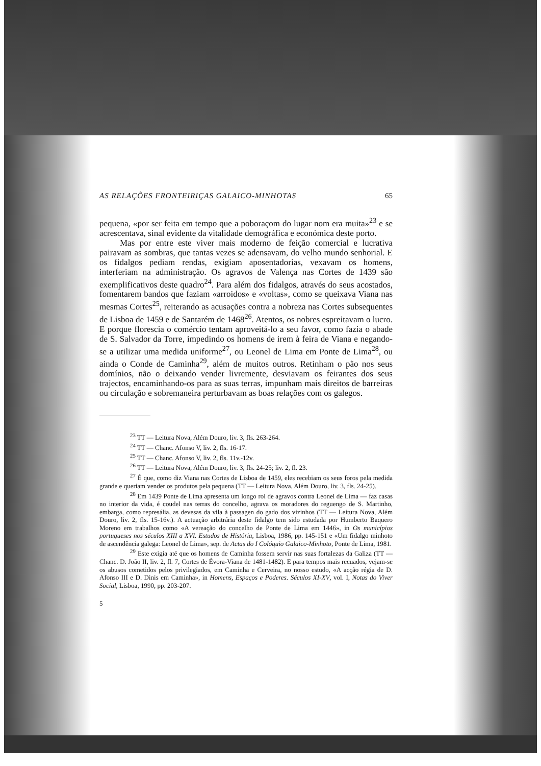AS RELAÇÕES FRONTEIRIÇAS GALAICO-MINHOTAS 65
pequena, «por ser feita em tempo que a poboraçom do lugar nom era muita»<sup>23</sup> e se acrescentava, sinal evidente da vitalidade demográfica e económica deste porto.
Mas por entre este viver mais moderno de feição comercial e lucrativa pairavam as sombras, que tantas vezes se adensavam, do velho mundo senhorial. E os fidalgos pediam rendas, exigiam aposentadorias, vexavam os homens, interferiam na administração. Os agravos de Valença nas Cortes de 1439 são exemplificativos deste quadro<sup>24</sup>. Para além dos fidalgos, através do seus acostados, fomentarem bandos que faziam «arroidos» e «voltas», como se queixava Viana nas mesmas Cortes<sup>25</sup>, reiterando as acusações contra a nobreza nas Cortes subsequentes de Lisboa de 1459 e de Santarém de 1468<sup>26</sup>. Atentos, os nobres espreitavam o lucro. E porque florescia o comércio tentam aproveitá-lo a seu favor, como fazia o abade de S. Salvador da Torre, impedindo os homens de irem à feira de Viana e negando-se a utilizar uma medida uniforme<sup>27</sup>, ou Leonel de Lima em Ponte de Lima<sup>28</sup>, ou ainda o Conde de Caminha<sup>29</sup>, além de muitos outros. Retinham o pão nos seus domínios, não o deixando vender livremente, desviavam os feirantes dos seus trajectos, encaminhando-os para as suas terras, impunham mais direitos de barreiras ou circulação e sobremaneira perturbavam as boas relações com os galegos.
<sup>23</sup> TT — Leitura Nova, Além Douro, liv. 3, fls. 263-264.
<sup>24</sup> TT — Chanc. Afonso V, liv. 2, fls. 16-17.
<sup>25</sup> TT — Chanc. Afonso V, liv. 2, fls. 11v.-12v.
<sup>26</sup> TT — Leitura Nova, Além Douro, liv. 3, fls. 24-25; liv. 2, fl. 23.
<sup>27</sup> É que, como diz Viana nas Cortes de Lisboa de 1459, eles recebiam os seus foros pela medida grande e queriam vender os produtos pela pequena (TT — Leitura Nova, Além Douro, liv. 3, fls. 24-25).
<sup>28</sup> Em 1439 Ponte de Lima apresenta um longo rol de agravos contra Leonel de Lima — faz casas no interior da vida, é coudel nas terras do concelho, agrava os moradores do reguengo de S. Martinho, embarga, como represália, as devesas da vila à passagen do gado dos vizinhos (TT — Leitura Nova, Além Douro, liv. 2, fls. 15-16v.). A actuação arbitrária deste fidalgo tem sido estudada por Humberto Baquero Moreno em trabalhos como «A vereação do concelho de Ponte de Lima em 1446», in Os municípios portugueses nos séculos XIII a XVI. Estudos de História, Lisboa, 1986, pp. 145-151 e «Um fidalgo minhoto de ascendência galega: Leonel de Lima», sep. de Actas do I Colóquio Galaico-Minhoto, Ponte de Lima, 1981.
<sup>29</sup> Este exigia até que os homens de Caminha fossem servir nas suas fortalezas da Galiza (TT — Chanc. D. João II, liv. 2, fl. 7, Cortes de Évora-Viana de 1481-1482). E para tempos mais recuados, vejam-se os abusos cometidos pelos privilegiados, em Caminha e Cerveira, no nosso estudo, «A acção régia de D. Afonso III e D. Dinis em Caminha», in Homens, Espaços e Poderes. Séculos XI-XV, vol. I, Notas do Viver Social, Lisboa, 1990, pp. 203-207.
5